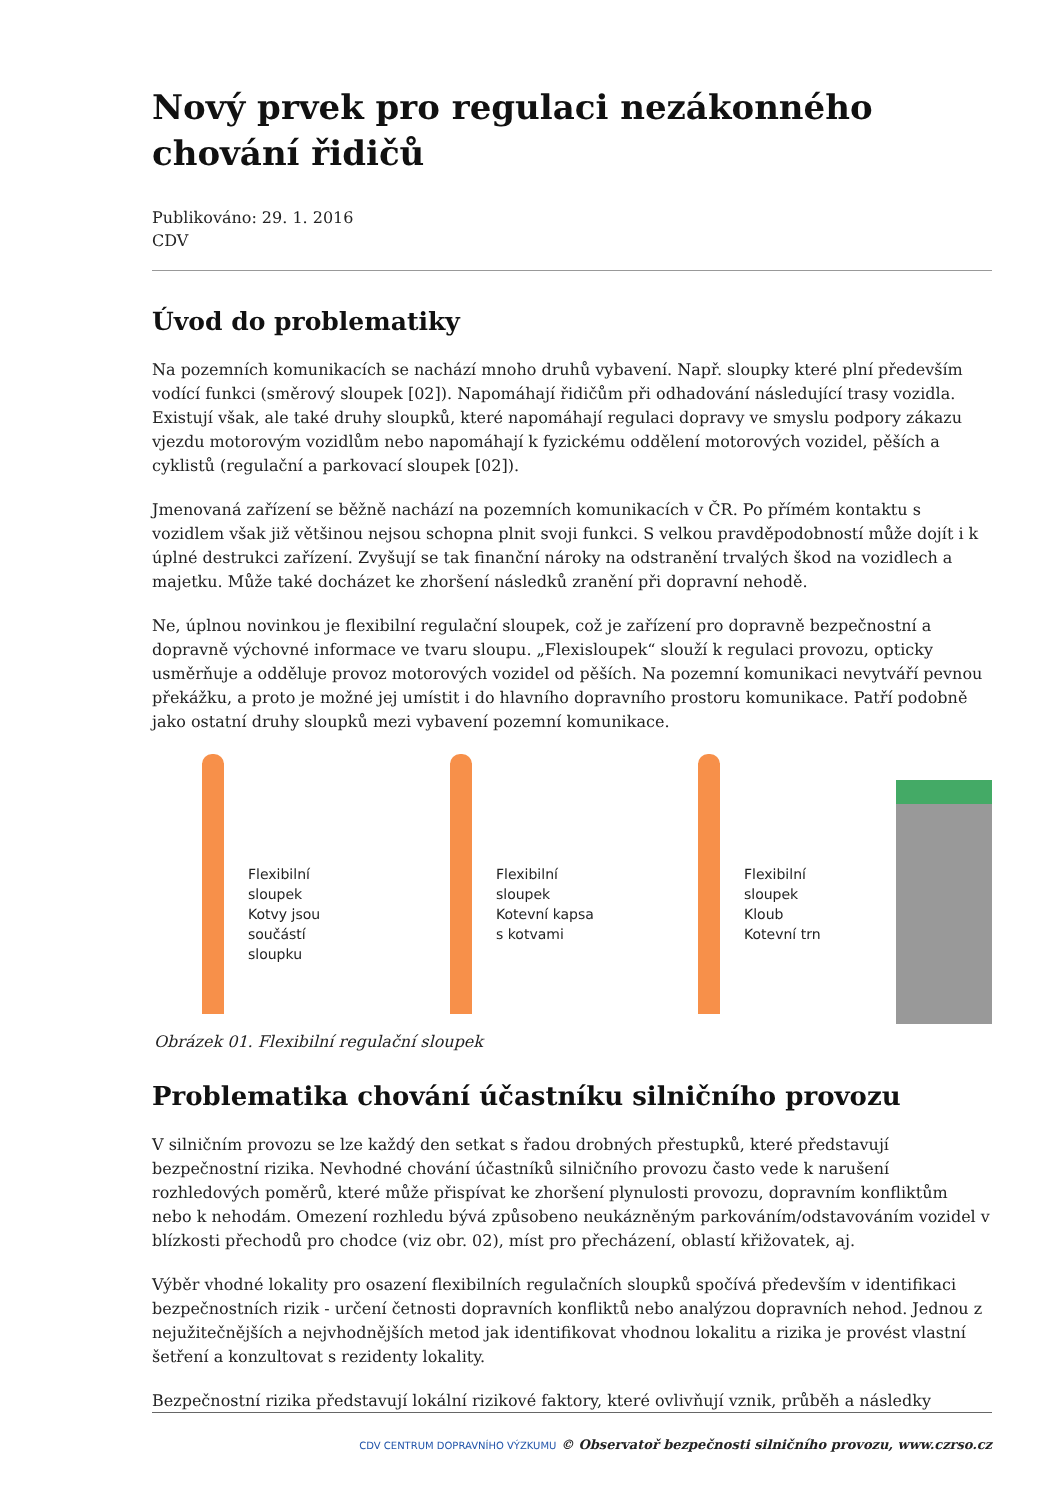Nový prvek pro regulaci nezákonného chování řidičů
Publikováno: 29. 1. 2016
CDV
Úvod do problematiky
Na pozemních komunikacích se nachází mnoho druhů vybavení. Např. sloupky které plní především vodící funkci (směrový sloupek [02]). Napomáhají řidičům při odhadování následující trasy vozidla. Existují však, ale také druhy sloupků, které napomáhají regulaci dopravy ve smyslu podpory zákazu vjezdu motorovým vozidlům nebo napomáhají k fyzickému oddělení motorových vozidel, pěších a cyklistů (regulační a parkovací sloupek [02]).
Jmenovaná zařízení se běžně nachází na pozemních komunikacích v ČR. Po přímém kontaktu s vozidlem však již většinou nejsou schopna plnit svoji funkci. S velkou pravděpodobností může dojít i k úplné destrukci zařízení. Zvyšují se tak finanční nároky na odstranění trvalých škod na vozidlech a majetku. Může také docházet ke zhoršení následků zranění při dopravní nehodě.
Ne, úplnou novinkou je flexibilní regulační sloupek, což je zařízení pro dopravně bezpečnostní a dopravně výchovné informace ve tvaru sloupu. „Flexisloupek“ slouží k regulaci provozu, opticky usměrňuje a odděluje provoz motorových vozidel od pěších. Na pozemní komunikaci nevytváří pevnou překážku, a proto je možné jej umístit i do hlavního dopravního prostoru komunikace. Patří podobně jako ostatní druhy sloupků mezi vybavení pozemní komunikace.
Flexibilní sloupek
Kotvy jsou součástí sloupku
Flexibilní sloupek
Kotevní kapsa s kotvami
Flexibilní sloupek
Kloub
Kotevní trn
Obrázek 01. Flexibilní regulační sloupek
Problematika chování účastníku silničního provozu
V silničním provozu se lze každý den setkat s řadou drobných přestupků, které představují bezpečnostní rizika. Nevhodné chování účastníků silničního provozu často vede k narušení rozhledových poměrů, které může přispívat ke zhoršení plynulosti provozu, dopravním konfliktům nebo k nehodám. Omezení rozhledu bývá způsobeno neukázněným parkováním/odstavováním vozidel v blízkosti přechodů pro chodce (viz obr. 02), míst pro přecházení, oblastí křižovatek, aj.
Výběr vhodné lokality pro osazení flexibilních regulačních sloupků spočívá především v identifikaci bezpečnostních rizik - určení četnosti dopravních konfliktů nebo analýzou dopravních nehod. Jednou z nejužitečnějších a nejvhodnějších metod jak identifikovat vhodnou lokalitu a rizika je provést vlastní šetření a konzultovat s rezidenty lokality.
Bezpečnostní rizika představují lokální rizikové faktory, které ovlivňují vznik, průběh a následky
CDV CENTRUM DOPRAVNÍHO VÝZKUMU © Observatoř bezpečnosti silničního provozu, www.czrso.cz